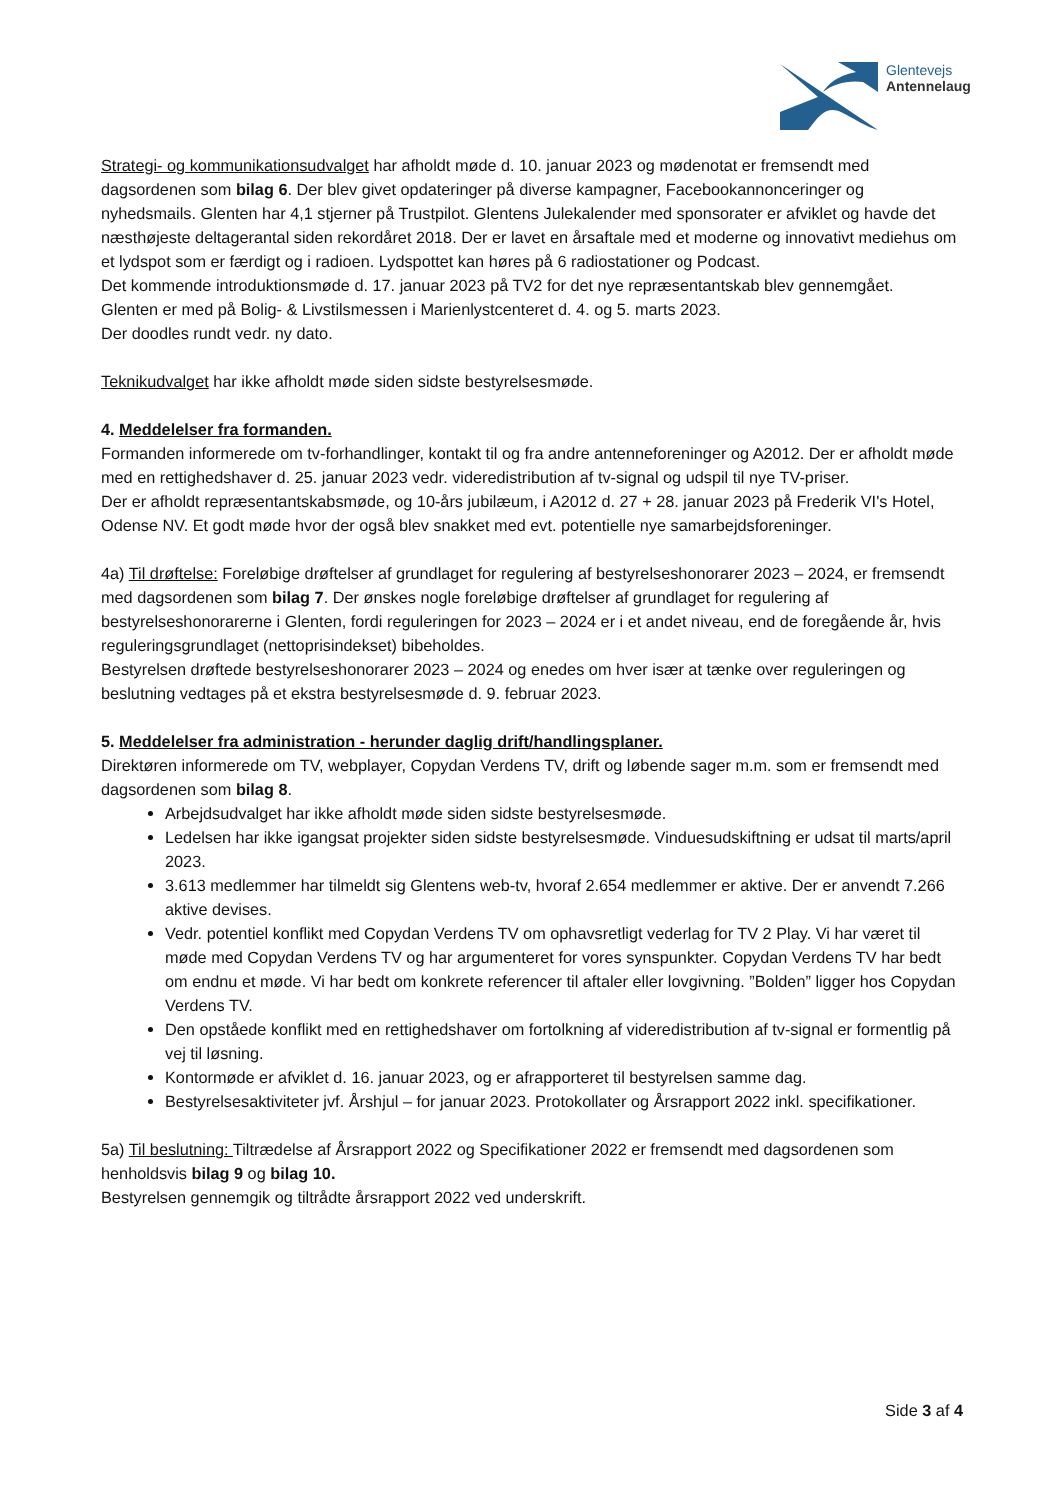Glentevejs
Antennelaug
Strategi- og kommunikationsudvalget har afholdt møde d. 10. januar 2023 og mødenotat er fremsendt med dagsordenen som bilag 6. Der blev givet opdateringer på diverse kampagner, Facebookannonceringer og nyhedsmails. Glenten har 4,1 stjerner på Trustpilot. Glentens Julekalender med sponsorater er afviklet og havde det næsthøjeste deltagerantal siden rekordåret 2018. Der er lavet en årsaftale med et moderne og innovativt mediehus om et lydspot som er færdigt og i radioen. Lydspottet kan høres på 6 radiostationer og Podcast.
Det kommende introduktionsmøde d. 17. januar 2023 på TV2 for det nye repræsentantskab blev gennemgået.
Glenten er med på Bolig- & Livstilsmessen i Marienlystcenteret d. 4. og 5. marts 2023.
Der doodles rundt vedr. ny dato.
Teknikudvalget har ikke afholdt møde siden sidste bestyrelsesmøde.
4. Meddelelser fra formanden.
Formanden informerede om tv-forhandlinger, kontakt til og fra andre antenneforeninger og A2012. Der er afholdt møde med en rettighedshaver d. 25. januar 2023 vedr. videredistribution af tv-signal og udspil til nye TV-priser.
Der er afholdt repræsentantskabsmøde, og 10-års jubilæum, i A2012 d. 27 + 28. januar 2023 på Frederik VI's Hotel, Odense NV. Et godt møde hvor der også blev snakket med evt. potentielle nye samarbejdsforeninger.
4a) Til drøftelse: Foreløbige drøftelser af grundlaget for regulering af bestyrelseshonorarer 2023 – 2024, er fremsendt med dagsordenen som bilag 7. Der ønskes nogle foreløbige drøftelser af grundlaget for regulering af bestyrelseshonorarerne i Glenten, fordi reguleringen for 2023 – 2024 er i et andet niveau, end de foregående år, hvis reguleringsgrundlaget (nettoprisindekset) bibeholdes.
Bestyrelsen drøftede bestyrelseshonorarer 2023 – 2024 og enedes om hver især at tænke over reguleringen og beslutning vedtages på et ekstra bestyrelsesmøde d. 9. februar 2023.
5. Meddelelser fra administration - herunder daglig drift/handlingsplaner.
Direktøren informerede om TV, webplayer, Copydan Verdens TV, drift og løbende sager m.m. som er fremsendt med dagsordenen som bilag 8.
Arbejdsudvalget har ikke afholdt møde siden sidste bestyrelsesmøde.
Ledelsen har ikke igangsat projekter siden sidste bestyrelsesmøde. Vinduesudskiftning er udsat til marts/april 2023.
3.613 medlemmer har tilmeldt sig Glentens web-tv, hvoraf 2.654 medlemmer er aktive. Der er anvendt 7.266 aktive devises.
Vedr. potentiel konflikt med Copydan Verdens TV om ophavsretligt vederlag for TV 2 Play. Vi har været til møde med Copydan Verdens TV og har argumenteret for vores synspunkter. Copydan Verdens TV har bedt om endnu et møde. Vi har bedt om konkrete referencer til aftaler eller lovgivning. ”Bolden” ligger hos Copydan Verdens TV.
Den opståede konflikt med en rettighedshaver om fortolkning af videredistribution af tv-signal er formentlig på vej til løsning.
Kontormøde er afviklet d. 16. januar 2023, og er afrapporteret til bestyrelsen samme dag.
Bestyrelsesaktiviteter jvf. Årshjul – for januar 2023. Protokollater og Årsrapport 2022 inkl. specifikationer.
5a) Til beslutning: Tiltrædelse af Årsrapport 2022 og Specifikationer 2022 er fremsendt med dagsordenen som henholdsvis bilag 9 og bilag 10.
Bestyrelsen gennemgik og tiltrådte årsrapport 2022 ved underskrift.
Side 3 af 4